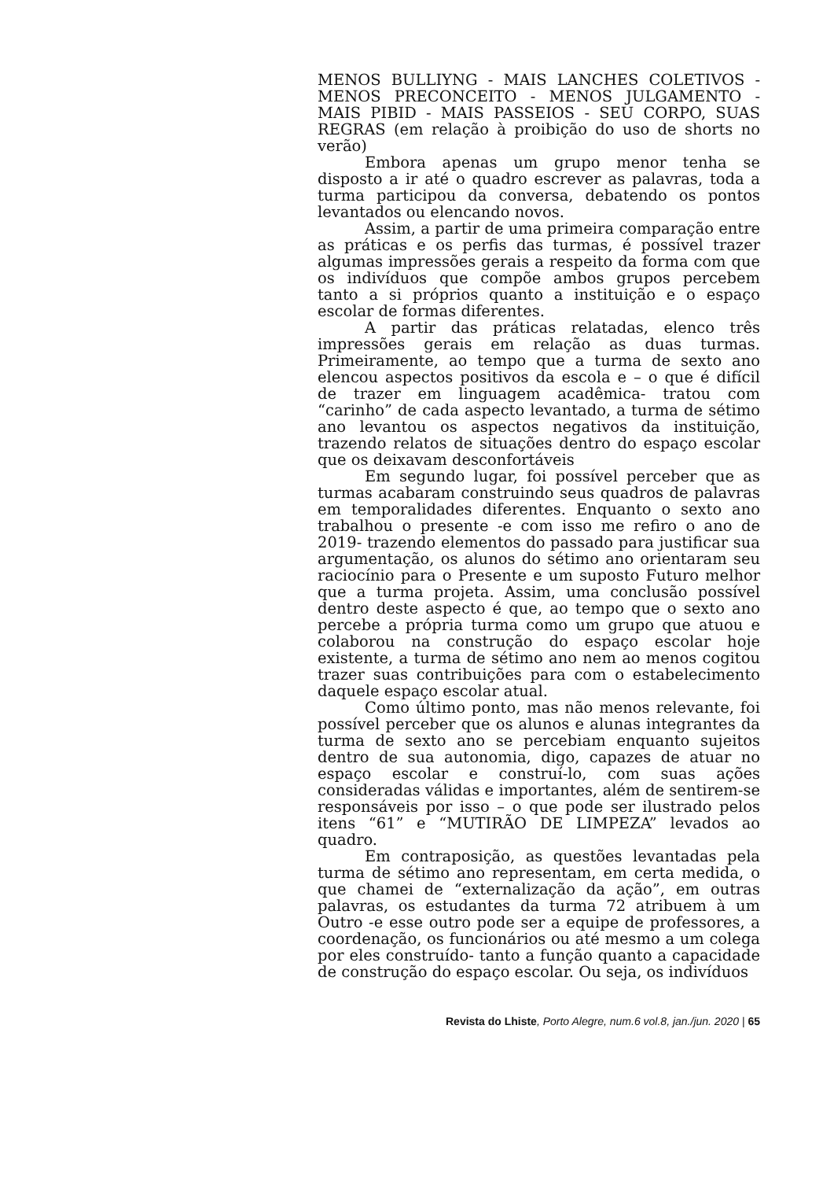MENOS BULLIYNG - MAIS LANCHES COLETIVOS - MENOS PRECONCEITO - MENOS JULGAMENTO - MAIS PIBID - MAIS PASSEIOS - SEU CORPO, SUAS REGRAS (em relação à proibição do uso de shorts no verão)
Embora apenas um grupo menor tenha se disposto a ir até o quadro escrever as palavras, toda a turma participou da conversa, debatendo os pontos levantados ou elencando novos.
Assim, a partir de uma primeira comparação entre as práticas e os perfis das turmas, é possível trazer algumas impressões gerais a respeito da forma com que os indivíduos que compõe ambos grupos percebem tanto a si próprios quanto a instituição e o espaço escolar de formas diferentes.
A partir das práticas relatadas, elenco três impressões gerais em relação as duas turmas. Primeiramente, ao tempo que a turma de sexto ano elencou aspectos positivos da escola e – o que é difícil de trazer em linguagem acadêmica- tratou com “carinho” de cada aspecto levantado, a turma de sétimo ano levantou os aspectos negativos da instituição, trazendo relatos de situações dentro do espaço escolar que os deixavam desconfortáveis
Em segundo lugar, foi possível perceber que as turmas acabaram construindo seus quadros de palavras em temporalidades diferentes. Enquanto o sexto ano trabalhou o presente -e com isso me refiro o ano de 2019- trazendo elementos do passado para justificar sua argumentação, os alunos do sétimo ano orientaram seu raciocínio para o Presente e um suposto Futuro melhor que a turma projeta. Assim, uma conclusão possível dentro deste aspecto é que, ao tempo que o sexto ano percebe a própria turma como um grupo que atuou e colaborou na construção do espaço escolar hoje existente, a turma de sétimo ano nem ao menos cogitou trazer suas contribuições para com o estabelecimento daquele espaço escolar atual.
Como último ponto, mas não menos relevante, foi possível perceber que os alunos e alunas integrantes da turma de sexto ano se percebiam enquanto sujeitos dentro de sua autonomia, digo, capazes de atuar no espaço escolar e construí-lo, com suas ações consideradas válidas e importantes, além de sentirem-se responsáveis por isso – o que pode ser ilustrado pelos itens “61” e “MUTIRÃO DE LIMPEZA” levados ao quadro.
Em contraposição, as questões levantadas pela turma de sétimo ano representam, em certa medida, o que chamei de “externalização da ação”, em outras palavras, os estudantes da turma 72 atribuem à um Outro -e esse outro pode ser a equipe de professores, a coordenação, os funcionários ou até mesmo a um colega por eles construído- tanto a função quanto a capacidade de construção do espaço escolar. Ou seja, os indivíduos
Revista do Lhiste, Porto Alegre, num.6 vol.8, jan./jun. 2020 | 65